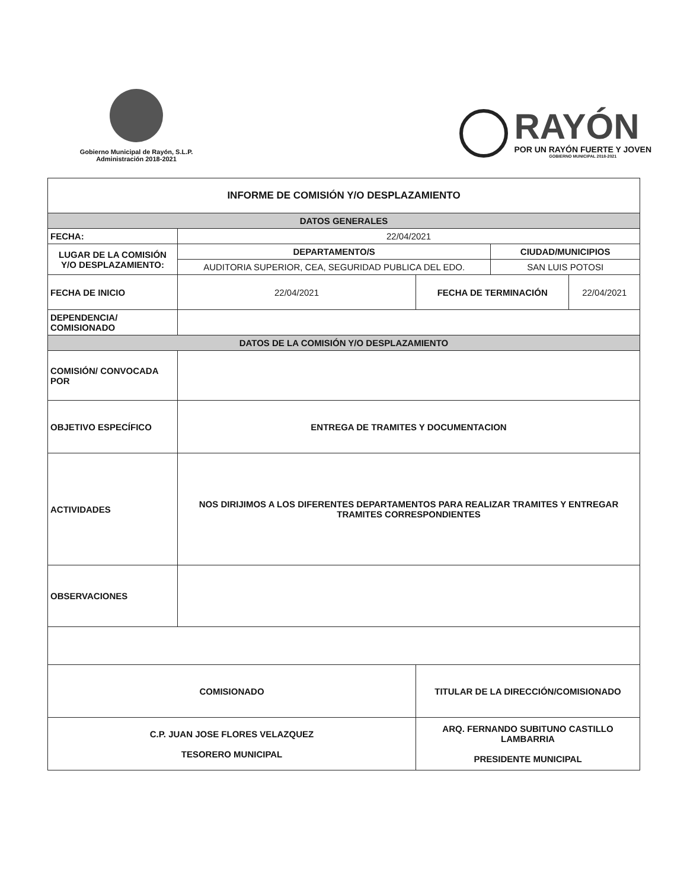Gobierno Municipal de Rayón, S.L.P.
Administración 2018-2021
RAYÓN
POR UN RAYÓN FUERTE Y JOVEN
GOBIERNO MUNICIPAL 2018-2021
| INFORME DE COMISIÓN Y/O DESPLAZAMIENTO | | | | |
| --- | --- | --- | --- | --- |
| DATOS GENERALES | | | | |
| FECHA: | 22/04/2021 | | | |
| LUGAR DE LA COMISIÓN Y/O DESPLAZAMIENTO: | DEPARTAMENTO/S | | CIUDAD/MUNICIPIOS | |
| | AUDITORIA SUPERIOR, CEA, SEGURIDAD PUBLICA DEL EDO. | | SAN LUIS POTOSI | |
| FECHA DE INICIO | 22/04/2021 | FECHA DE TERMINACIÓN | | 22/04/2021 |
| DEPENDENCIA/ COMISIONADO | | | | |
| DATOS DE LA COMISIÓN Y/O DESPLAZAMIENTO | | | | |
| COMISIÓN/ CONVOCADA POR | | | | |
| OBJETIVO ESPECÍFICO | ENTREGA DE TRAMITES Y DOCUMENTACION | | | |
| ACTIVIDADES | NOS DIRIJIMOS A LOS DIFERENTES DEPARTAMENTOS PARA REALIZAR TRAMITES Y ENTREGAR TRAMITES CORRESPONDIENTES | | | |
| OBSERVACIONES | | | | |
| COMISIONADO | | TITULAR DE LA DIRECCIÓN/COMISIONADO | | |
| C.P. JUAN JOSE FLORES VELAZQUEZ TESORERO MUNICIPAL | | ARQ. FERNANDO SUBITUNO CASTILLO LAMBARRIA PRESIDENTE MUNICIPAL | | |